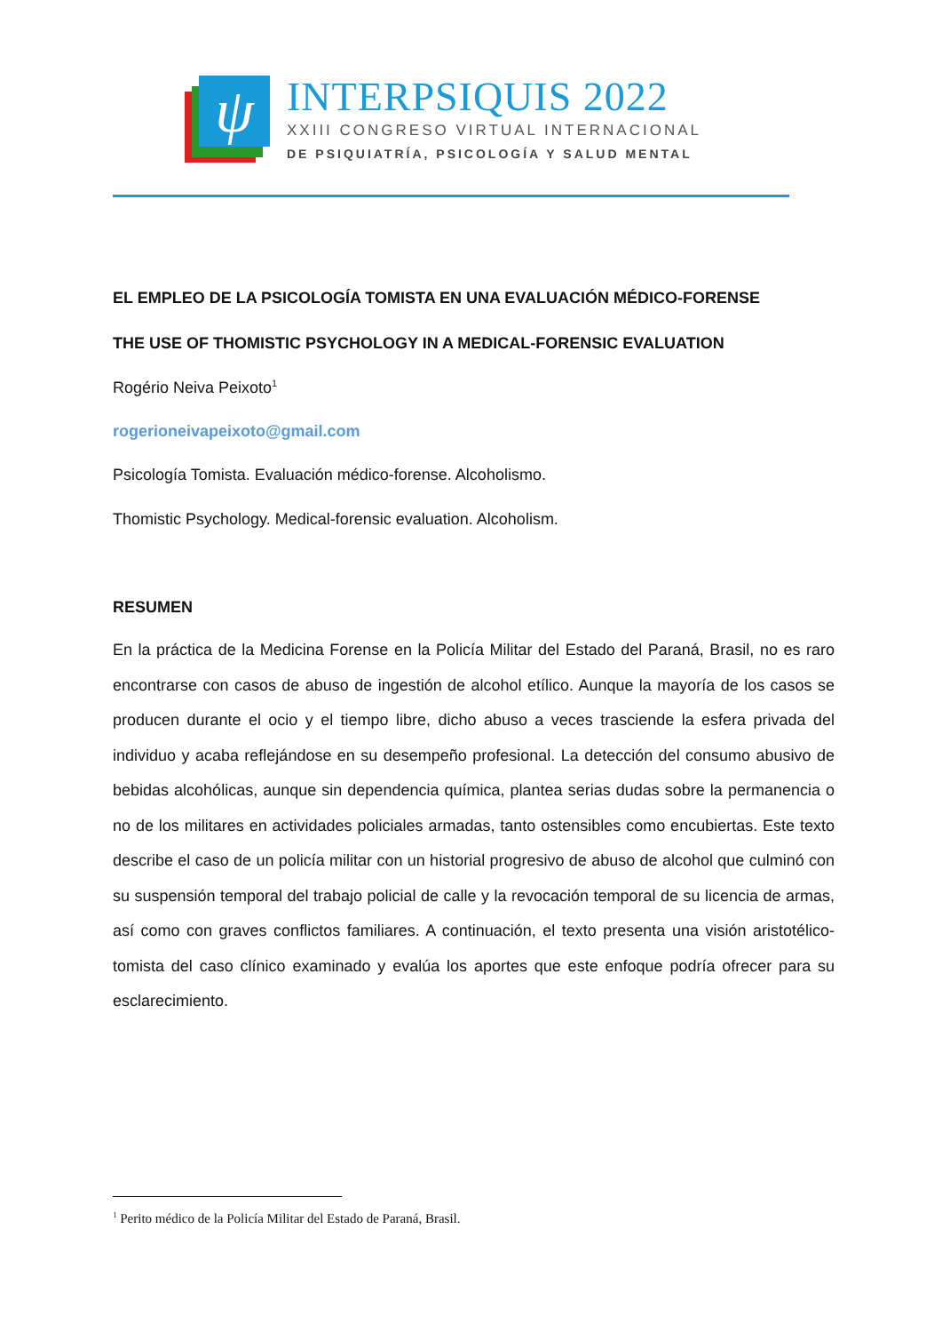ψ
INTERPSIQUIS 2022
XXIII CONGRESO VIRTUAL INTERNACIONAL
DE PSIQUIATRÍA, PSICOLOGÍA Y SALUD MENTAL
EL EMPLEO DE LA PSICOLOGÍA TOMISTA EN UNA EVALUACIÓN MÉDICO-FORENSE
THE USE OF THOMISTIC PSYCHOLOGY IN A MEDICAL-FORENSIC EVALUATION
Rogério Neiva Peixoto<sup>1</sup>
rogerioneivapeixoto@gmail.com
Psicología Tomista. Evaluación médico-forense. Alcoholismo.
Thomistic Psychology. Medical-forensic evaluation. Alcoholism.
RESUMEN
En la práctica de la Medicina Forense en la Policía Militar del Estado del Paraná, Brasil, no es raro encontrarse con casos de abuso de ingestión de alcohol etílico. Aunque la mayoría de los casos se producen durante el ocio y el tiempo libre, dicho abuso a veces trasciende la esfera privada del individuo y acaba reflejándose en su desempeño profesional. La detección del consumo abusivo de bebidas alcohólicas, aunque sin dependencia química, plantea serias dudas sobre la permanencia o no de los militares en actividades policiales armadas, tanto ostensibles como encubiertas. Este texto describe el caso de un policía militar con un historial progresivo de abuso de alcohol que culminó con su suspensión temporal del trabajo policial de calle y la revocación temporal de su licencia de armas, así como con graves conflictos familiares. A continuación, el texto presenta una visión aristotélico-tomista del caso clínico examinado y evalúa los aportes que este enfoque podría ofrecer para su esclarecimiento.
<sup>1</sup> Perito médico de la Policía Militar del Estado de Paraná, Brasil.